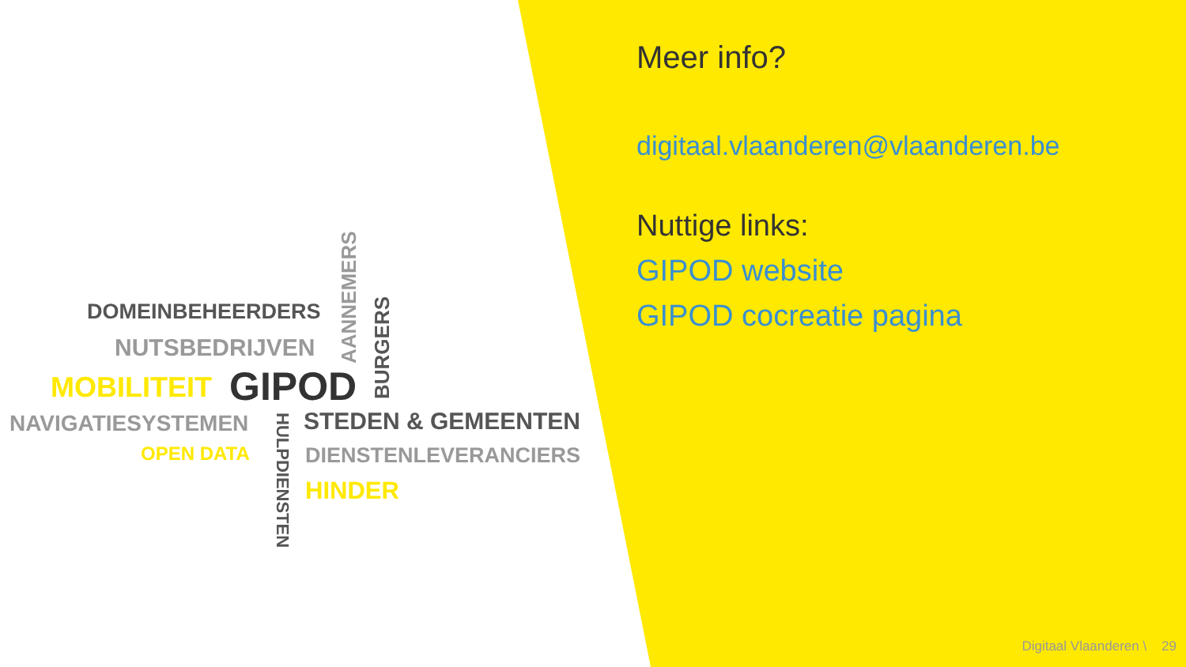DOMEINBEHEERDERS
NUTSBEDRIJVEN
AANNEMERS
BURGERS
MOBILITEIT GIPOD
NAVIGATIESYSTEMEN
OPEN DATA
HULPDIENSTEN STEDEN & GEMEENTEN
DIENSTENLEVERANCIERS
HINDER
Meer info?
digitaal.vlaanderen@vlaanderen.be
Nuttige links:
GIPOD website
GIPOD cocreatie pagina
Digitaal Vlaanderen \ 29